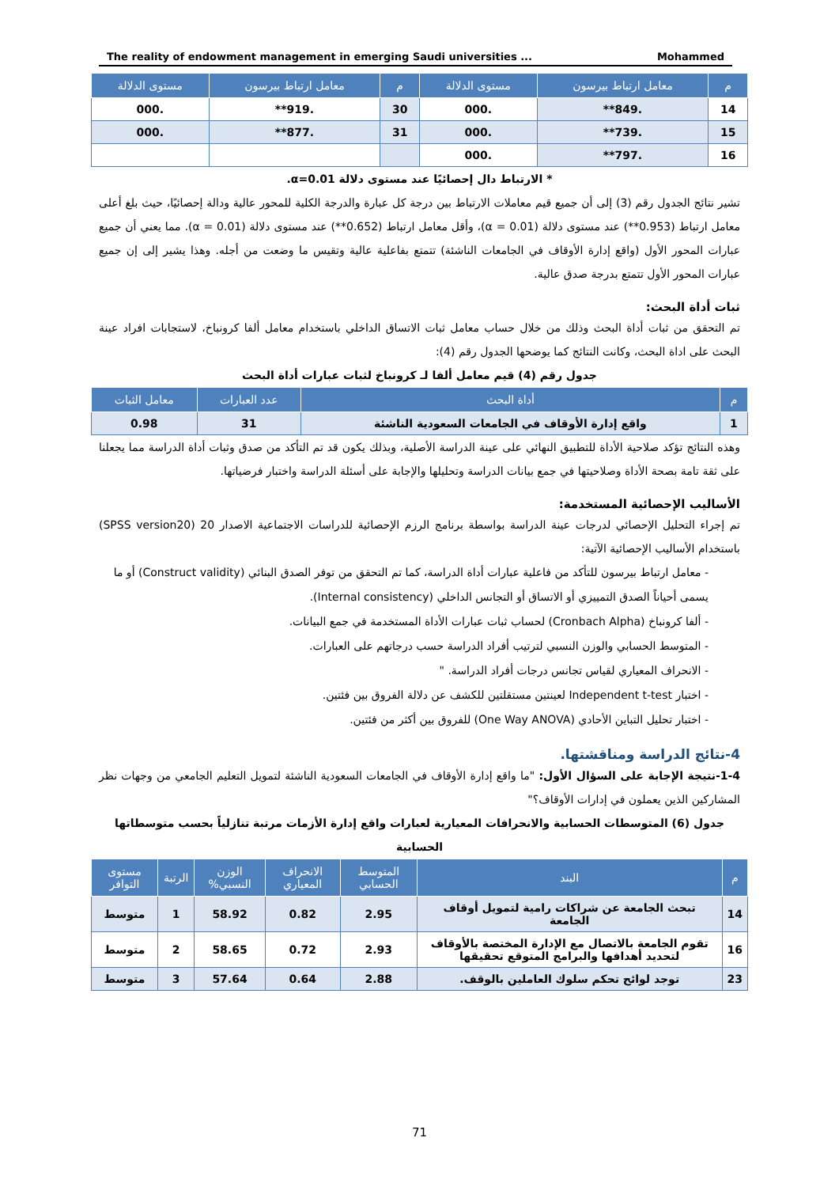The reality of endowment management in emerging Saudi universities ... Mohammed
| م | معامل ارتباط بيرسون | مستوى الدلالة | م | معامل ارتباط بيرسون | مستوى الدلالة |
| --- | --- | --- | --- | --- | --- |
| 14 | .849** | .000 | 30 | .919** | .000 |
| 15 | .739** | .000 | 31 | .877** | .000 |
| 16 | .797** | .000 | | | |
* الارتباط دال إحصائيًا عند مستوى دلالة α=0.01.
تشير نتائج الجدول رقم (3) إلى أن جميع قيم معاملات الارتباط بين درجة كل عبارة والدرجة الكلية للمحور عالية ودالة إحصائيًا، حيث بلغ أعلى معامل ارتباط (0.953**) عند مستوى دلالة (α = 0.01)، وأقل معامل ارتباط (0.652**) عند مستوى دلالة (α = 0.01). مما يعني أن جميع عبارات المحور الأول (واقع إدارة الأوقاف في الجامعات الناشئة) تتمتع بفاعلية عالية وتقيس ما وضعت من أجله. وهذا يشير إلى إن جميع عبارات المحور الأول تتمتع بدرجة صدق عالية.
ثبات أداة البحث:
تم التحقق من ثبات أداة البحث وذلك من خلال حساب معامل ثبات الاتساق الداخلي باستخدام معامل ألفا كرونباخ، لاستجابات افراد عينة البحث على اداة البحث، وكانت النتائج كما يوضحها الجدول رقم (4):
جدول رقم (4) قيم معامل ألفا لـ كرونباخ لثبات عبارات أداة البحث
| م | أداة البحث | عدد العبارات | معامل الثبات |
| --- | --- | --- | --- |
| 1 | واقع إدارة الأوقاف في الجامعات السعودية الناشئة | 31 | 0.98 |
وهذه النتائج تؤكد صلاحية الأداة للتطبيق النهائي على عينة الدراسة الأصلية، وبذلك يكون قد تم التأكد من صدق وثبات أداة الدراسة مما يجعلنا على ثقة تامة بصحة الأداة وصلاحيتها في جمع بيانات الدراسة وتحليلها والإجابة على أسئلة الدراسة واختبار فرضياتها.
الأساليب الإحصائية المستخدمة:
تم إجراء التحليل الإحصائي لدرجات عينة الدراسة بواسطة برنامج الرزم الإحصائية للدراسات الاجتماعية الاصدار 20 (SPSS version20) باستخدام الأساليب الإحصائية الآتية:
- معامل ارتباط بيرسون للتأكد من فاعلية عبارات أداة الدراسة، كما تم التحقق من توفر الصدق البنائي (Construct validity) أو ما يسمى أحياناً الصدق التمييزي أو الاتساق أو التجانس الداخلي (Internal consistency).
- ألفا كرونباخ (Cronbach Alpha) لحساب ثبات عبارات الأداة المستخدمة في جمع البيانات.
- المتوسط الحسابي والوزن النسبي لترتيب أفراد الدراسة حسب درجاتهم على العبارات.
- الانحراف المعياري لقياس تجانس درجات أفراد الدراسة. "
- اختبار Independent t-test لعينتين مستقلتين للكشف عن دلالة الفروق بين فئتين.
- اختبار تحليل التباين الأحادي (One Way ANOVA) للفروق بين أكثر من فئتين.
4-نتائج الدراسة ومناقشتها.
1-4-نتيجة الإجابة على السؤال الأول: "ما واقع إدارة الأوقاف في الجامعات السعودية الناشئة لتمويل التعليم الجامعي من وجهات نظر المشاركين الذين يعملون في إدارات الأوقاف؟"
جدول (6) المتوسطات الحسابية والانحرافات المعيارية لعبارات واقع إدارة الأزمات مرتبة تنازلياً بحسب متوسطاتها الحسابية
| م | البند | المتوسط الحسابي | الانحراف المعياري | الوزن النسبي% | الرتبة | مستوى التوافر |
| --- | --- | --- | --- | --- | --- | --- |
| 14 | تبحث الجامعة عن شراكات رامية لتمويل أوقاف الجامعة | 2.95 | 0.82 | 58.92 | 1 | متوسط |
| 16 | تقوم الجامعة بالاتصال مع الإدارة المختصة بالأوقاف لتحديد أهدافها والبرامج المتوقع تحقيقها | 2.93 | 0.72 | 58.65 | 2 | متوسط |
| 23 | توجد لوائح تحكم سلوك العاملين بالوقف. | 2.88 | 0.64 | 57.64 | 3 | متوسط |
71